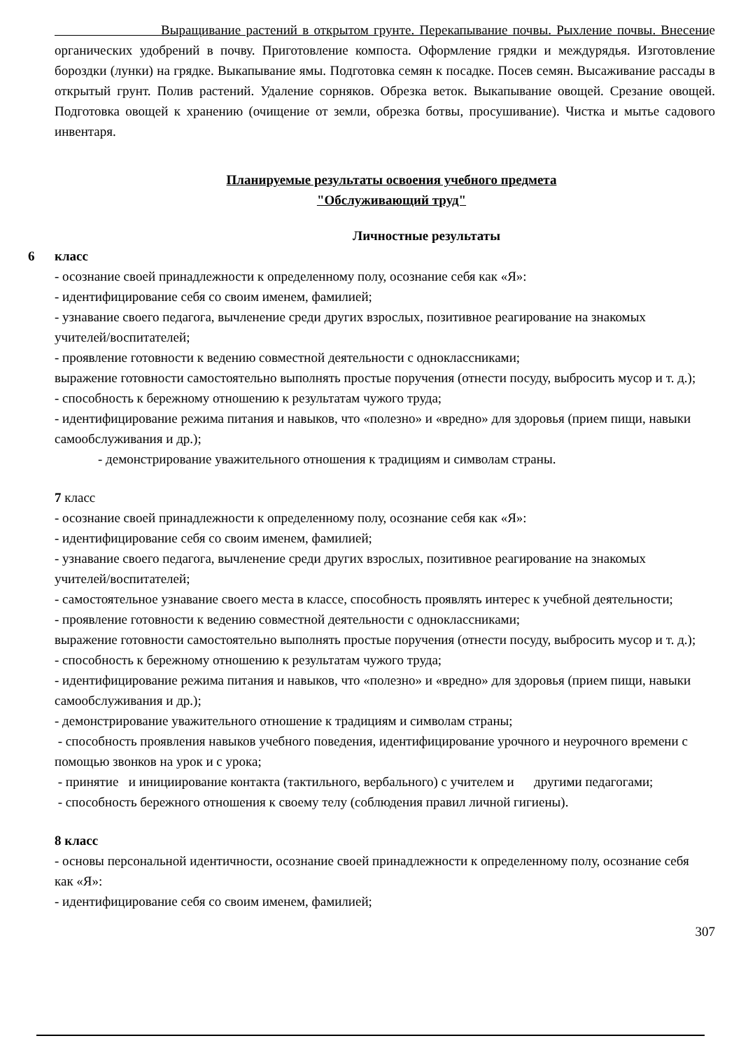Выращивание растений в открытом грунте. Перекапывание почвы. Рыхление почвы. Внесение органических удобрений в почву. Приготовление компоста. Оформление грядки и междурядья. Изготовление бороздки (лунки) на грядке. Выкапывание ямы. Подготовка семян к посадке. Посев семян. Высаживание рассады в открытый грунт. Полив растений. Удаление сорняков. Обрезка веток. Выкапывание овощей. Срезание овощей. Подготовка овощей к хранению (очищение от земли, обрезка ботвы, просушивание). Чистка и мытье садового инвентаря.
Планируемые результаты освоения учебного предмета
"Обслуживающий труд"
Личностные результаты
6 класс
- осознание своей принадлежности к определенному полу, осознание себя как «Я»:
- идентифицирование себя со своим именем, фамилией;
- узнавание своего педагога, вычленение среди других взрослых, позитивное реагирование на знакомых учителей/воспитателей;
- проявление готовности к ведению совместной деятельности с одноклассниками;
выражение готовности самостоятельно выполнять простые поручения (отнести посуду, выбросить мусор и т. д.);
- способность к бережному отношению к результатам чужого труда;
- идентифицирование режима питания и навыков, что «полезно» и «вредно» для здоровья (прием пищи, навыки самообслуживания и др.);
- демонстрирование уважительного отношения к традициям и символам страны.
7 класс
- осознание своей принадлежности к определенному полу, осознание себя как «Я»:
- идентифицирование себя со своим именем, фамилией;
- узнавание своего педагога, вычленение среди других взрослых, позитивное реагирование на знакомых учителей/воспитателей;
- самостоятельное узнавание своего места в классе, способность проявлять интерес к учебной деятельности;
- проявление готовности к ведению совместной деятельности с одноклассниками;
выражение готовности самостоятельно выполнять простые поручения (отнести посуду, выбросить мусор и т. д.);
- способность к бережному отношению к результатам чужого труда;
- идентифицирование режима питания и навыков, что «полезно» и «вредно» для здоровья (прием пищи, навыки самообслуживания и др.);
- демонстрирование уважительного отношение к традициям и символам страны;
- способность проявления навыков учебного поведения, идентифицирование урочного и неурочного времени с помощью звонков на урок и с урока;
- принятие и инициирование контакта (тактильного, вербального) с учителем и другими педагогами;
- способность бережного отношения к своему телу (соблюдения правил личной гигиены).
8 класс
- основы персональной идентичности, осознание своей принадлежности к определенному полу, осознание себя как «Я»:
- идентифицирование себя со своим именем, фамилией;
307